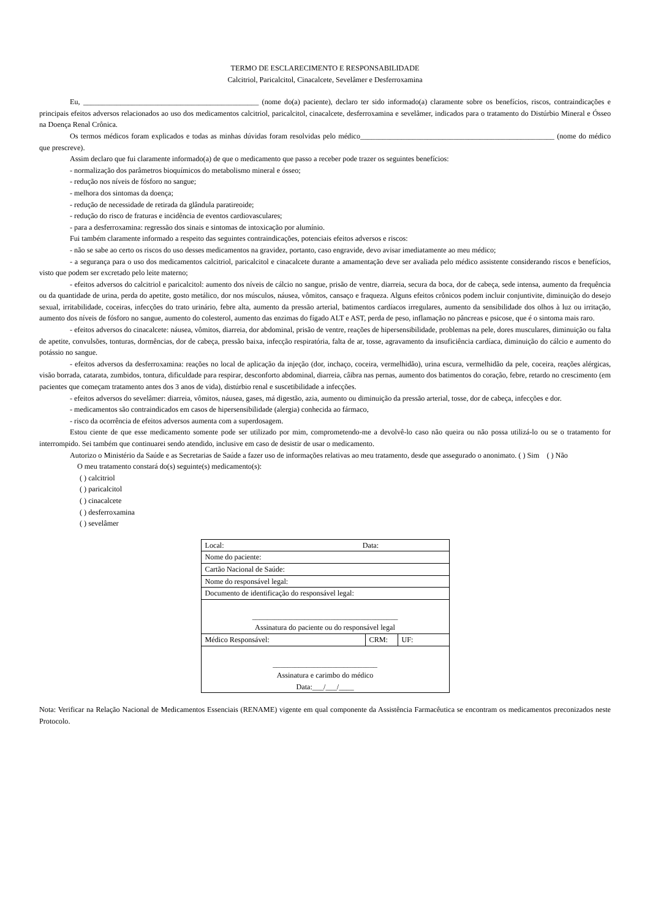TERMO DE ESCLARECIMENTO E RESPONSABILIDADE
Calcitriol, Paricalcitol, Cinacalcete, Sevelâmer e Desferroxamina
Eu, _______________________________________________ (nome do(a) paciente), declaro ter sido informado(a) claramente sobre os benefícios, riscos, contraindicações e principais efeitos adversos relacionados ao uso dos medicamentos calcitriol, paricalcitol, cinacalcete, desferroxamina e sevelâmer, indicados para o tratamento do Distúrbio Mineral e Ósseo na Doença Renal Crônica.
Os termos médicos foram explicados e todas as minhas dúvidas foram resolvidas pelo médico____________________________________________________ (nome do médico que prescreve).
Assim declaro que fui claramente informado(a) de que o medicamento que passo a receber pode trazer os seguintes benefícios:
- normalização dos parâmetros bioquímicos do metabolismo mineral e ósseo;
- redução nos níveis de fósforo no sangue;
- melhora dos sintomas da doença;
- redução de necessidade de retirada da glândula paratireoide;
- redução do risco de fraturas e incidência de eventos cardiovasculares;
- para a desferroxamina: regressão dos sinais e sintomas de intoxicação por alumínio.
Fui também claramente informado a respeito das seguintes contraindicações, potenciais efeitos adversos e riscos:
- não se sabe ao certo os riscos do uso desses medicamentos na gravidez, portanto, caso engravide, devo avisar imediatamente ao meu médico;
- a segurança para o uso dos medicamentos calcitriol, paricalcitol e cinacalcete durante a amamentação deve ser avaliada pelo médico assistente considerando riscos e benefícios, visto que podem ser excretado pelo leite materno;
- efeitos adversos do calcitriol e paricalcitol: aumento dos níveis de cálcio no sangue, prisão de ventre, diarreia, secura da boca, dor de cabeça, sede intensa, aumento da frequência ou da quantidade de urina, perda do apetite, gosto metálico, dor nos músculos, náusea, vômitos, cansaço e fraqueza. Alguns efeitos crônicos podem incluir conjuntivite, diminuição do desejo sexual, irritabilidade, coceiras, infecções do trato urinário, febre alta, aumento da pressão arterial, batimentos cardíacos irregulares, aumento da sensibilidade dos olhos à luz ou irritação, aumento dos níveis de fósforo no sangue, aumento do colesterol, aumento das enzimas do fígado ALT e AST, perda de peso, inflamação no pâncreas e psicose, que é o sintoma mais raro.
- efeitos adversos do cinacalcete: náusea, vômitos, diarreia, dor abdominal, prisão de ventre, reações de hipersensibilidade, problemas na pele, dores musculares, diminuição ou falta de apetite, convulsões, tonturas, dormências, dor de cabeça, pressão baixa, infecção respiratória, falta de ar, tosse, agravamento da insuficiência cardíaca, diminuição do cálcio e aumento do potássio no sangue.
- efeitos adversos da desferroxamina: reações no local de aplicação da injeção (dor, inchaço, coceira, vermelhidão), urina escura, vermelhidão da pele, coceira, reações alérgicas, visão borrada, catarata, zumbidos, tontura, dificuldade para respirar, desconforto abdominal, diarreia, câibra nas pernas, aumento dos batimentos do coração, febre, retardo no crescimento (em pacientes que começam tratamento antes dos 3 anos de vida), distúrbio renal e suscetibilidade a infecções.
- efeitos adversos do sevelâmer: diarreia, vômitos, náusea, gases, má digestão, azia, aumento ou diminuição da pressão arterial, tosse, dor de cabeça, infecções e dor.
- medicamentos são contraindicados em casos de hipersensibilidade (alergia) conhecida ao fármaco,
- risco da ocorrência de efeitos adversos aumenta com a superdosagem.
Estou ciente de que esse medicamento somente pode ser utilizado por mim, comprometendo-me a devolvê-lo caso não queira ou não possa utilizá-lo ou se o tratamento for interrompido. Sei também que continuarei sendo atendido, inclusive em caso de desistir de usar o medicamento.
Autorizo o Ministério da Saúde e as Secretarias de Saúde a fazer uso de informações relativas ao meu tratamento, desde que assegurado o anonimato. ( ) Sim ( ) Não
O meu tratamento constará do(s) seguinte(s) medicamento(s):
( ) calcitriol
( ) paricalcitol
( ) cinacalcete
( ) desferroxamina
( ) sevelâmer
| Local: Data: | | |
| Nome do paciente: | | |
| Cartão Nacional de Saúde: | | |
| Nome do responsável legal: | | |
| Documento de identificação do responsável legal: | | |
| _______________________________________ Assinatura do paciente ou do responsável legal | | |
| Médico Responsável: | CRM: | UF: |
| ____________________________ Assinatura e carimbo do médico Data:___/___/____ | | |
Nota: Verificar na Relação Nacional de Medicamentos Essenciais (RENAME) vigente em qual componente da Assistência Farmacêutica se encontram os medicamentos preconizados neste Protocolo.